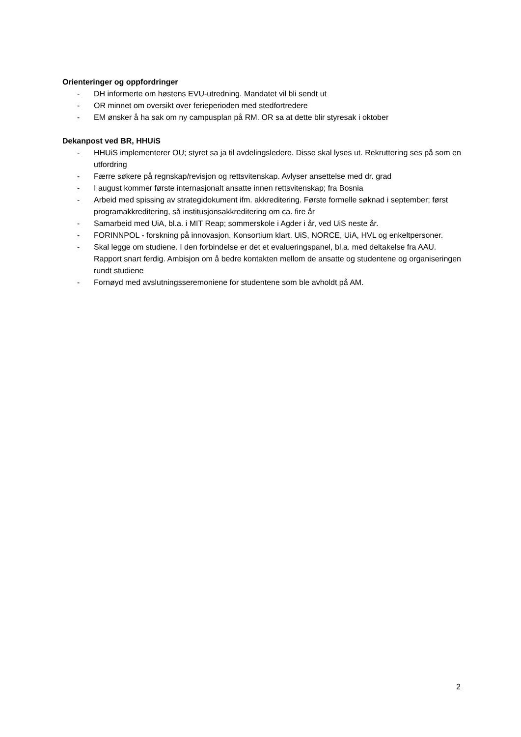Orienteringer og oppfordringer
- DH informerte om høstens EVU-utredning. Mandatet vil bli sendt ut
- OR minnet om oversikt over ferieperioden med stedfortredere
- EM ønsker å ha sak om ny campusplan på RM. OR sa at dette blir styresak i oktober
Dekanpost ved BR, HHUiS
- HHUiS implementerer OU; styret sa ja til avdelingsledere. Disse skal lyses ut. Rekruttering ses på som en utfordring
- Færre søkere på regnskap/revisjon og rettsvitenskap. Avlyser ansettelse med dr. grad
- I august kommer første internasjonalt ansatte innen rettsvitenskap; fra Bosnia
- Arbeid med spissing av strategidokument ifm. akkreditering. Første formelle søknad i september; først programakkreditering, så institusjonsakkreditering om ca. fire år
- Samarbeid med UiA, bl.a. i MIT Reap; sommerskole i Agder i år, ved UiS neste år.
- FORINNPOL - forskning på innovasjon. Konsortium klart. UiS, NORCE, UiA, HVL og enkeltpersoner.
- Skal legge om studiene. I den forbindelse er det et evalueringspanel, bl.a. med deltakelse fra AAU. Rapport snart ferdig. Ambisjon om å bedre kontakten mellom de ansatte og studentene og organiseringen rundt studiene
- Fornøyd med avslutningsseremoniene for studentene som ble avholdt på AM.
2